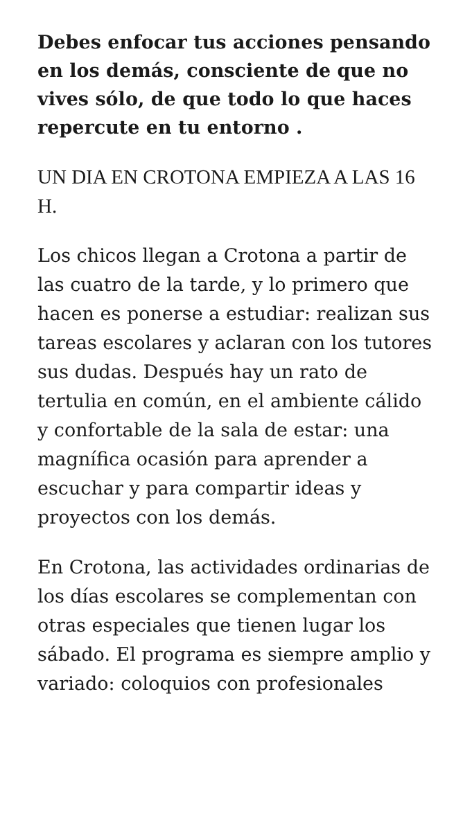Debes enfocar tus acciones pensando en los demás, consciente de que no vives sólo, de que todo lo que haces repercute en tu entorno .
UN DIA EN CROTONA EMPIEZA A LAS 16 H.
Los chicos llegan a Crotona a partir de las cuatro de la tarde, y lo primero que hacen es ponerse a estudiar: realizan sus tareas escolares y aclaran con los tutores sus dudas. Después hay un rato de tertulia en común, en el ambiente cálido y confortable de la sala de estar: una magnífica ocasión para aprender a escuchar y para compartir ideas y proyectos con los demás.
En Crotona, las actividades ordinarias de los días escolares se complementan con otras especiales que tienen lugar los sábado. El programa es siempre amplio y variado: coloquios con profesionales